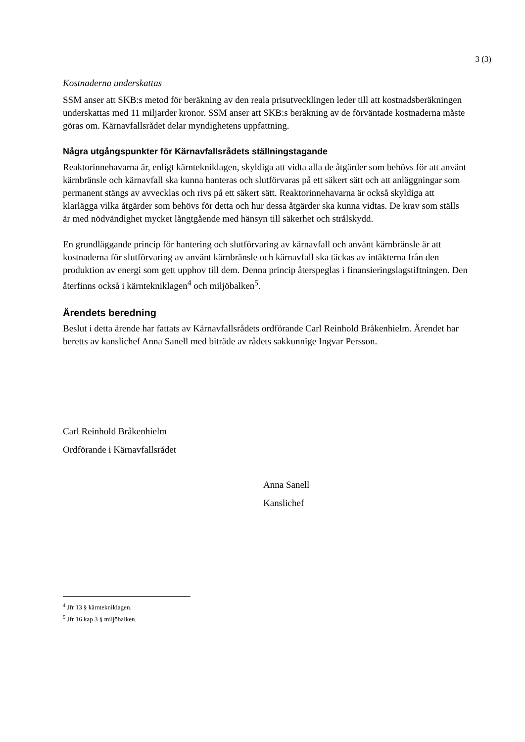3 (3)
Kostnaderna underskattas
SSM anser att SKB:s metod för beräkning av den reala prisutvecklingen leder till att kostnadsberäkningen underskattas med 11 miljarder kronor. SSM anser att SKB:s beräkning av de förväntade kostnaderna måste göras om. Kärnavfallsrådet delar myndighetens uppfattning.
Några utgångspunkter för Kärnavfallsrådets ställningstagande
Reaktorinnehavarna är, enligt kärntekniklagen, skyldiga att vidta alla de åtgärder som behövs för att använt kärnbränsle och kärnavfall ska kunna hanteras och slutförvaras på ett säkert sätt och att anläggningar som permanent stängs av avvecklas och rivs på ett säkert sätt. Reaktorinnehavarna är också skyldiga att klarlägga vilka åtgärder som behövs för detta och hur dessa åtgärder ska kunna vidtas. De krav som ställs är med nödvändighet mycket långtgående med hänsyn till säkerhet och strålskydd.
En grundläggande princip för hantering och slutförvaring av kärnavfall och använt kärnbränsle är att kostnaderna för slutförvaring av använt kärnbränsle och kärnavfall ska täckas av intäkterna från den produktion av energi som gett upphov till dem. Denna princip återspeglas i finansieringslagstiftningen. Den återfinns också i kärntekniklagen<sup>4</sup> och miljöbalken<sup>5</sup>.
Ärendets beredning
Beslut i detta ärende har fattats av Kärnavfallsrådets ordförande Carl Reinhold Bråkenhielm. Ärendet har beretts av kanslichef Anna Sanell med biträde av rådets sakkunnige Ingvar Persson.
Carl Reinhold Bråkenhielm
Ordförande i Kärnavfallsrådet
Anna Sanell
Kanslichef
<sup>4</sup> Jfr 13 § kärntekniklagen.
<sup>5</sup> Jfr 16 kap 3 § miljöbalken.